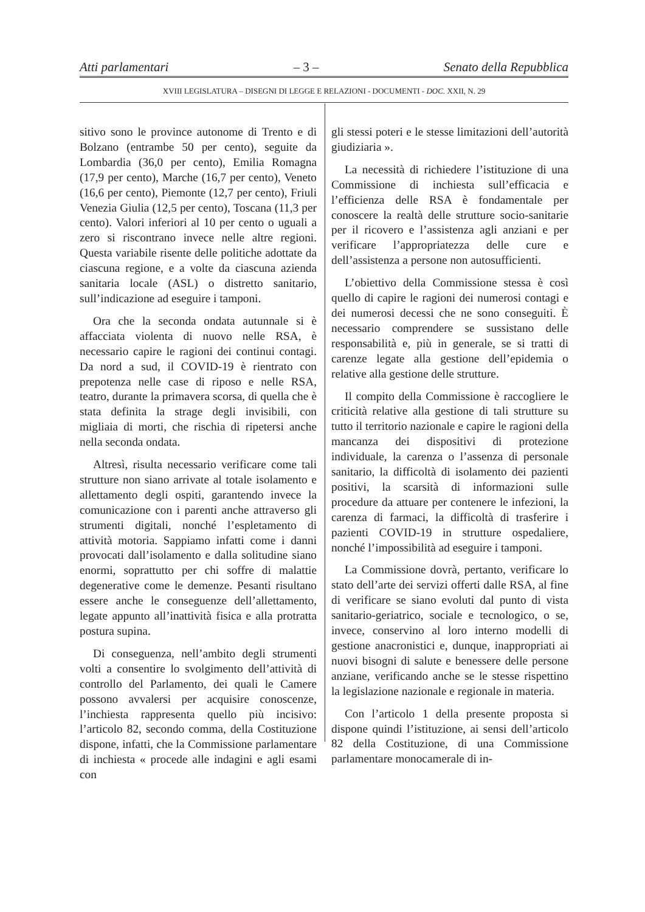Atti parlamentari – 3 – Senato della Repubblica
XVIII LEGISLATURA – DISEGNI DI LEGGE E RELAZIONI - DOCUMENTI - DOC. XXII, N. 29
sitivo sono le province autonome di Trento e di Bolzano (entrambe 50 per cento), seguite da Lombardia (36,0 per cento), Emilia Romagna (17,9 per cento), Marche (16,7 per cento), Veneto (16,6 per cento), Piemonte (12,7 per cento), Friuli Venezia Giulia (12,5 per cento), Toscana (11,3 per cento). Valori inferiori al 10 per cento o uguali a zero si riscontrano invece nelle altre regioni. Questa variabile risente delle politiche adottate da ciascuna regione, e a volte da ciascuna azienda sanitaria locale (ASL) o distretto sanitario, sull’indicazione ad eseguire i tamponi.
Ora che la seconda ondata autunnale si è affacciata violenta di nuovo nelle RSA, è necessario capire le ragioni dei continui contagi. Da nord a sud, il COVID-19 è rientrato con prepotenza nelle case di riposo e nelle RSA, teatro, durante la primavera scorsa, di quella che è stata definita la strage degli invisibili, con migliaia di morti, che rischia di ripetersi anche nella seconda ondata.
Altresì, risulta necessario verificare come tali strutture non siano arrivate al totale isolamento e allettamento degli ospiti, garantendo invece la comunicazione con i parenti anche attraverso gli strumenti digitali, nonché l’espletamento di attività motoria. Sappiamo infatti come i danni provocati dall’isolamento e dalla solitudine siano enormi, soprattutto per chi soffre di malattie degenerative come le demenze. Pesanti risultano essere anche le conseguenze dell’allettamento, legate appunto all’inattività fisica e alla protratta postura supina.
Di conseguenza, nell’ambito degli strumenti volti a consentire lo svolgimento dell’attività di controllo del Parlamento, dei quali le Camere possono avvalersi per acquisire conoscenze, l’inchiesta rappresenta quello più incisivo: l’articolo 82, secondo comma, della Costituzione dispone, infatti, che la Commissione parlamentare di inchiesta « procede alle indagini e agli esami con
gli stessi poteri e le stesse limitazioni dell’autorità giudiziaria ».
La necessità di richiedere l’istituzione di una Commissione di inchiesta sull’efficacia e l’efficienza delle RSA è fondamentale per conoscere la realtà delle strutture socio-sanitarie per il ricovero e l’assistenza agli anziani e per verificare l’appropriatezza delle cure e dell’assistenza a persone non autosufficienti.
L’obiettivo della Commissione stessa è così quello di capire le ragioni dei numerosi contagi e dei numerosi decessi che ne sono conseguiti. È necessario comprendere se sussistano delle responsabilità e, più in generale, se si tratti di carenze legate alla gestione dell’epidemia o relative alla gestione delle strutture.
Il compito della Commissione è raccogliere le criticità relative alla gestione di tali strutture su tutto il territorio nazionale e capire le ragioni della mancanza dei dispositivi di protezione individuale, la carenza o l’assenza di personale sanitario, la difficoltà di isolamento dei pazienti positivi, la scarsità di informazioni sulle procedure da attuare per contenere le infezioni, la carenza di farmaci, la difficoltà di trasferire i pazienti COVID-19 in strutture ospedaliere, nonché l’impossibilità ad eseguire i tamponi.
La Commissione dovrà, pertanto, verificare lo stato dell’arte dei servizi offerti dalle RSA, al fine di verificare se siano evoluti dal punto di vista sanitario-geriatrico, sociale e tecnologico, o se, invece, conservino al loro interno modelli di gestione anacronistici e, dunque, inappropriati ai nuovi bisogni di salute e benessere delle persone anziane, verificando anche se le stesse rispettino la legislazione nazionale e regionale in materia.
Con l’articolo 1 della presente proposta si dispone quindi l’istituzione, ai sensi dell’articolo 82 della Costituzione, di una Commissione parlamentare monocamerale di in-